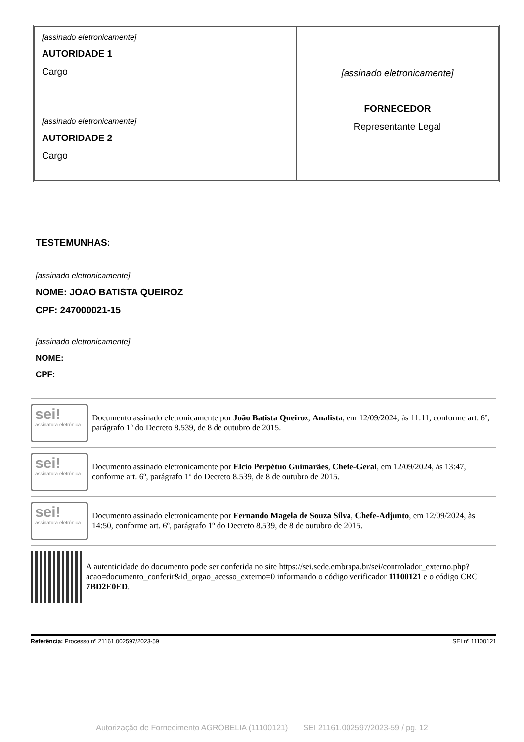| [assinado eletronicamente] AUTORIDADE 1 Cargo [assinado eletronicamente] AUTORIDADE 2 Cargo | [assinado eletronicamente] FORNECEDOR Representante Legal |
TESTEMUNHAS:
[assinado eletronicamente]
NOME: JOAO BATISTA QUEIROZ
CPF: 247000021-15
[assinado eletronicamente]
NOME:
CPF:
sei!
assinatura eletrônica
Documento assinado eletronicamente por João Batista Queiroz, Analista, em 12/09/2024, às 11:11, conforme art. 6º, parágrafo 1º do Decreto 8.539, de 8 de outubro de 2015.
sei!
assinatura eletrônica
Documento assinado eletronicamente por Elcio Perpétuo Guimarães, Chefe-Geral, em 12/09/2024, às 13:47, conforme art. 6º, parágrafo 1º do Decreto 8.539, de 8 de outubro de 2015.
sei!
assinatura eletrônica
Documento assinado eletronicamente por Fernando Magela de Souza Silva, Chefe-Adjunto, em 12/09/2024, às 14:50, conforme art. 6º, parágrafo 1º do Decreto 8.539, de 8 de outubro de 2015.
A autenticidade do documento pode ser conferida no site https://sei.sede.embrapa.br/sei/controlador_externo.php?acao=documento_conferir&id_orgao_acesso_externo=0 informando o código verificador 11100121 e o código CRC 7BD2E0ED.
Referência: Processo nº 21161.002597/2023-59 SEI nº 11100121
Autorização de Fornecimento AGROBELIA (11100121) SEI 21161.002597/2023-59 / pg. 12